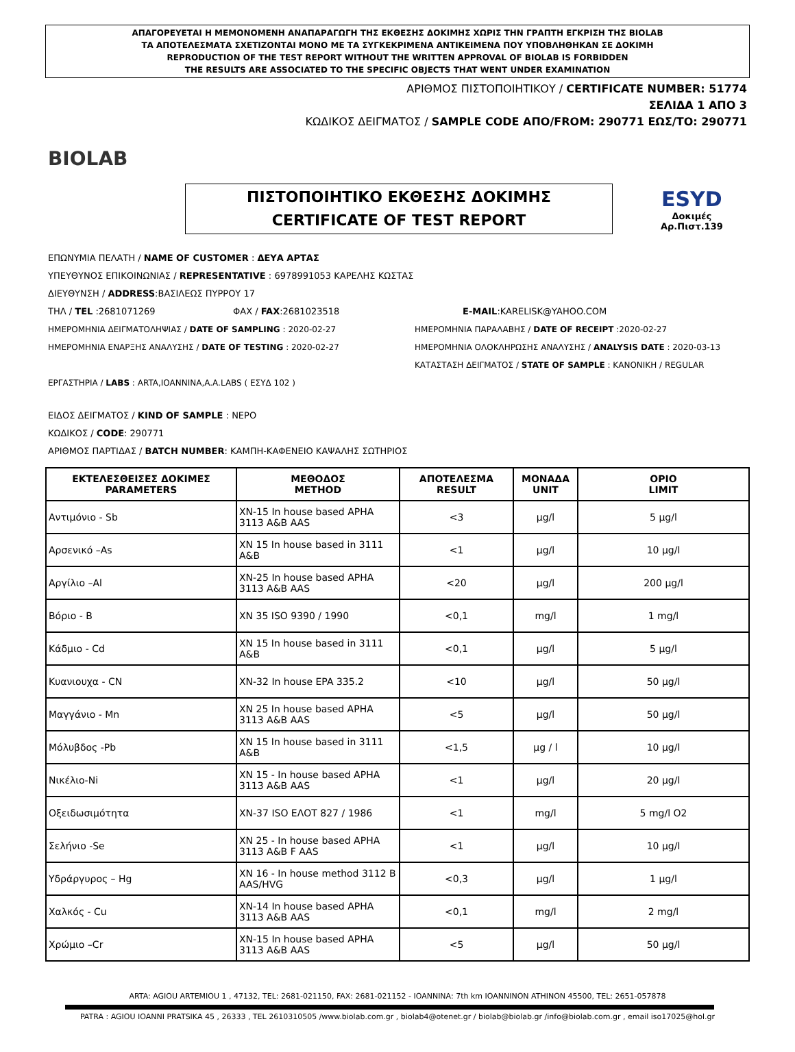ΑΠΑΓΟΡΕΥΕΤΑΙ Η ΜΕΜΟΝΟΜΕΝΗ ΑΝΑΠΑΡΑΓΩΓΗ ΤΗΣ ΕΚΘΕΣΗΣ ΔΟΚΙΜΗΣ ΧΩΡΙΣ ΤΗΝ ΓΡΑΠΤΗ ΕΓΚΡΙΣΗ ΤΗΣ BIOLAB
ΤΑ ΑΠΟΤΕΛΕΣΜΑΤΑ ΣΧΕΤΙΖΟΝΤΑΙ ΜΟΝΟ ΜΕ ΤΑ ΣΥΓΚΕΚΡΙΜΕΝΑ ΑΝΤΙΚΕΙΜΕΝΑ ΠΟΥ ΥΠΟΒΛΗΘΗΚΑΝ ΣΕ ΔΟΚΙΜΗ
REPRODUCTION OF THE TEST REPORT WITHOUT THE WRITTEN APPROVAL OF BIOLAB IS FORBIDDEN
THE RESULTS ARE ASSOCIATED TO THE SPECIFIC OBJECTS THAT WENT UNDER EXAMINATION
BIOLAB
ΑΡΙΘΜΟΣ ΠΙΣΤΟΠΟΙΗΤΙΚΟΥ / CERTIFICATE NUMBER: 51774
ΣΕΛΙΔΑ 1 ΑΠΟ 3
ΚΩΔΙΚΟΣ ΔΕΙΓΜΑΤΟΣ / SAMPLE CODE ΑΠΟ/FROM: 290771 ΕΩΣ/TO: 290771
ΠΙΣΤΟΠΟΙΗΤΙΚΟ ΕΚΘΕΣΗΣ ΔΟΚΙΜΗΣ
CERTIFICATE OF TEST REPORT
ESYD
Δοκιμές
Αρ.Πιστ.139
ΕΠΩΝΥΜΙΑ ΠΕΛΑΤΗ / NAME OF CUSTOMER : ΔΕΥΑ ΑΡΤΑΣ
ΥΠΕΥΘΥΝΟΣ ΕΠΙΚΟΙΝΩΝΙΑΣ / REPRESENTATIVE : 6978991053 ΚΑΡΕΛΗΣ ΚΩΣΤΑΣ
ΔΙΕΥΘΥΝΣΗ / ADDRESS:ΒΑΣΙΛΕΩΣ ΠΥΡΡΟΥ 17
ΤΗΛ / TEL :2681071269 ΦΑΧ / FAX:2681023518 E-MAIL:KARELISK@YAHOO.COM
ΗΜΕΡΟΜΗΝΙΑ ΔΕΙΓΜΑΤΟΛΗΨΙΑΣ / DATE OF SAMPLING : 2020-02-27
ΗΜΕΡΟΜΗΝΙΑ ΠΑΡΑΛΑΒΗΣ / DATE OF RECEIPT :2020-02-27
ΗΜΕΡΟΜΗΝΙΑ ΕΝΑΡΞΗΣ ΑΝΑΛΥΣΗΣ / DATE OF TESTING : 2020-02-27
ΗΜΕΡΟΜΗΝΙΑ ΟΛΟΚΛΗΡΩΣΗΣ ΑΝΑΛΥΣΗΣ / ANALYSIS DATE : 2020-03-13
ΚΑΤΑΣΤΑΣΗ ΔΕΙΓΜΑΤΟΣ / STATE OF SAMPLE : ΚΑΝΟΝΙΚΗ / REGULAR
ΕΡΓΑΣΤΗΡΙΑ / LABS : ARTA,IOANNINA,A.A.LABS ( ΕΣΥΔ 102 )
ΕΙΔΟΣ ΔΕΙΓΜΑΤΟΣ / KIND OF SAMPLE : ΝΕΡΟ
ΚΩΔΙΚΟΣ / CODE: 290771
ΑΡΙΘΜΟΣ ΠΑΡΤΙΔΑΣ / BATCH NUMBER: ΚΑΜΠΗ-ΚΑΦΕΝΕΙΟ ΚΑΨΑΛΗΣ ΣΩΤΗΡΙΟΣ
| ΕΚΤΕΛΕΣΘΕΙΣΕΣ ΔΟΚΙΜΕΣ PARAMETERS | ΜΕΘΟΔΟΣ METHOD | ΑΠΟΤΕΛΕΣΜΑ RESULT | ΜΟΝΑΔΑ UNIT | ΟΡΙΟ LIMIT |
| --- | --- | --- | --- | --- |
| Αντιμόνιο - Sb | XN-15 In house based APHA 3113 A&B AAS | <3 | μg/l | 5 μg/l |
| Αρσενικό –As | XN 15 In house based in 3111 A&B | <1 | μg/l | 10 μg/l |
| Αργίλιο –Al | XN-25 In house based APHA 3113 A&B AAS | <20 | μg/l | 200 μg/l |
| Βόριο - B | XN 35 ISO 9390 / 1990 | <0,1 | mg/l | 1 mg/l |
| Κάδμιο - Cd | XN 15 In house based in 3111 A&B | <0,1 | μg/l | 5 μg/l |
| Κυανιουχα - CN | XN-32 In house EPA 335.2 | <10 | μg/l | 50 μg/l |
| Μαγγάνιο - Mn | XN 25 In house based APHA 3113 A&B AAS | <5 | μg/l | 50 μg/l |
| Μόλυβδος -Pb | XN 15 In house based in 3111 A&B | <1,5 | μg / l | 10 μg/l |
| Νικέλιο-Ni | XN 15 - In house based APHA 3113 A&B AAS | <1 | μg/l | 20 μg/l |
| Οξειδωσιμότητα | XN-37 ISO ΕΛΟΤ 827 / 1986 | <1 | mg/l | 5 mg/l O2 |
| Σελήνιο -Se | XN 25 - In house based APHA 3113 A&B F AAS | <1 | μg/l | 10 μg/l |
| Υδράργυρος – Hg | XN 16 - In house method 3112 B AAS/HVG | <0,3 | μg/l | 1 μg/l |
| Χαλκός - Cu | XN-14 In house based APHA 3113 A&B AAS | <0,1 | mg/l | 2 mg/l |
| Χρώμιο –Cr | XN-15 In house based APHA 3113 A&B AAS | <5 | μg/l | 50 μg/l |
ARTA: AGIOU ARTEMIOU 1 , 47132, TEL: 2681-021150, FAX: 2681-021152 - IOANNINA: 7th km IOANNINON ATHINON 45500, TEL: 2651-057878
PATRA : AGIOU IOANNI PRATSIKA 45 , 26333 , TEL 2610310505 /www.biolab.com.gr , biolab4@otenet.gr / biolab@biolab.gr /info@biolab.com.gr , email iso17025@hol.gr